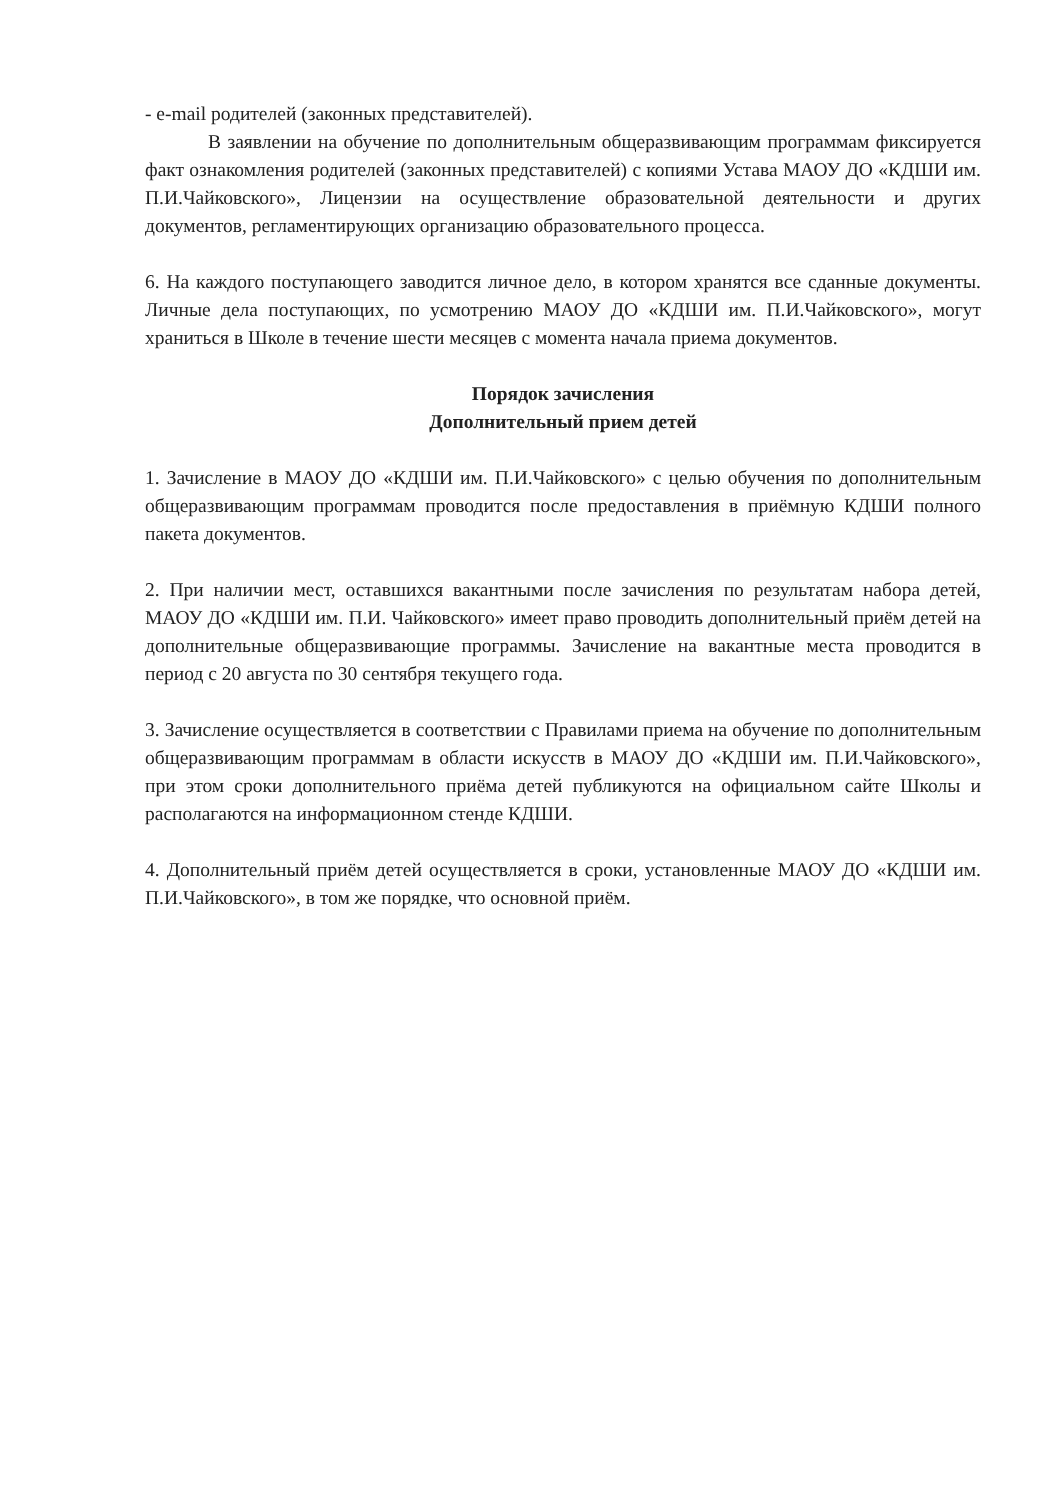- e-mail родителей (законных представителей).
В заявлении на обучение по дополнительным общеразвивающим программам фиксируется факт ознакомления родителей (законных представителей) с копиями Устава МАОУ ДО «КДШИ им. П.И.Чайковского», Лицензии на осуществление образовательной деятельности и других документов, регламентирующих организацию образовательного процесса.
6. На каждого поступающего заводится личное дело, в котором хранятся все сданные документы. Личные дела поступающих, по усмотрению МАОУ ДО «КДШИ им. П.И.Чайковского», могут храниться в Школе в течение шести месяцев с момента начала приема документов.
Порядок зачисления
Дополнительный прием детей
1. Зачисление в МАОУ ДО «КДШИ им. П.И.Чайковского» с целью обучения по дополнительным общеразвивающим программам проводится после предоставления в приёмную КДШИ полного пакета документов.
2. При наличии мест, оставшихся вакантными после зачисления по результатам набора детей, МАОУ ДО «КДШИ им. П.И. Чайковского» имеет право проводить дополнительный приём детей на дополнительные общеразвивающие программы. Зачисление на вакантные места проводится в период с 20 августа по 30 сентября текущего года.
3. Зачисление осуществляется в соответствии с Правилами приема на обучение по дополнительным общеразвивающим программам в области искусств в МАОУ ДО «КДШИ им. П.И.Чайковского», при этом сроки дополнительного приёма детей публикуются на официальном сайте Школы и располагаются на информационном стенде КДШИ.
4. Дополнительный приём детей осуществляется в сроки, установленные МАОУ ДО «КДШИ им. П.И.Чайковского», в том же порядке, что основной приём.